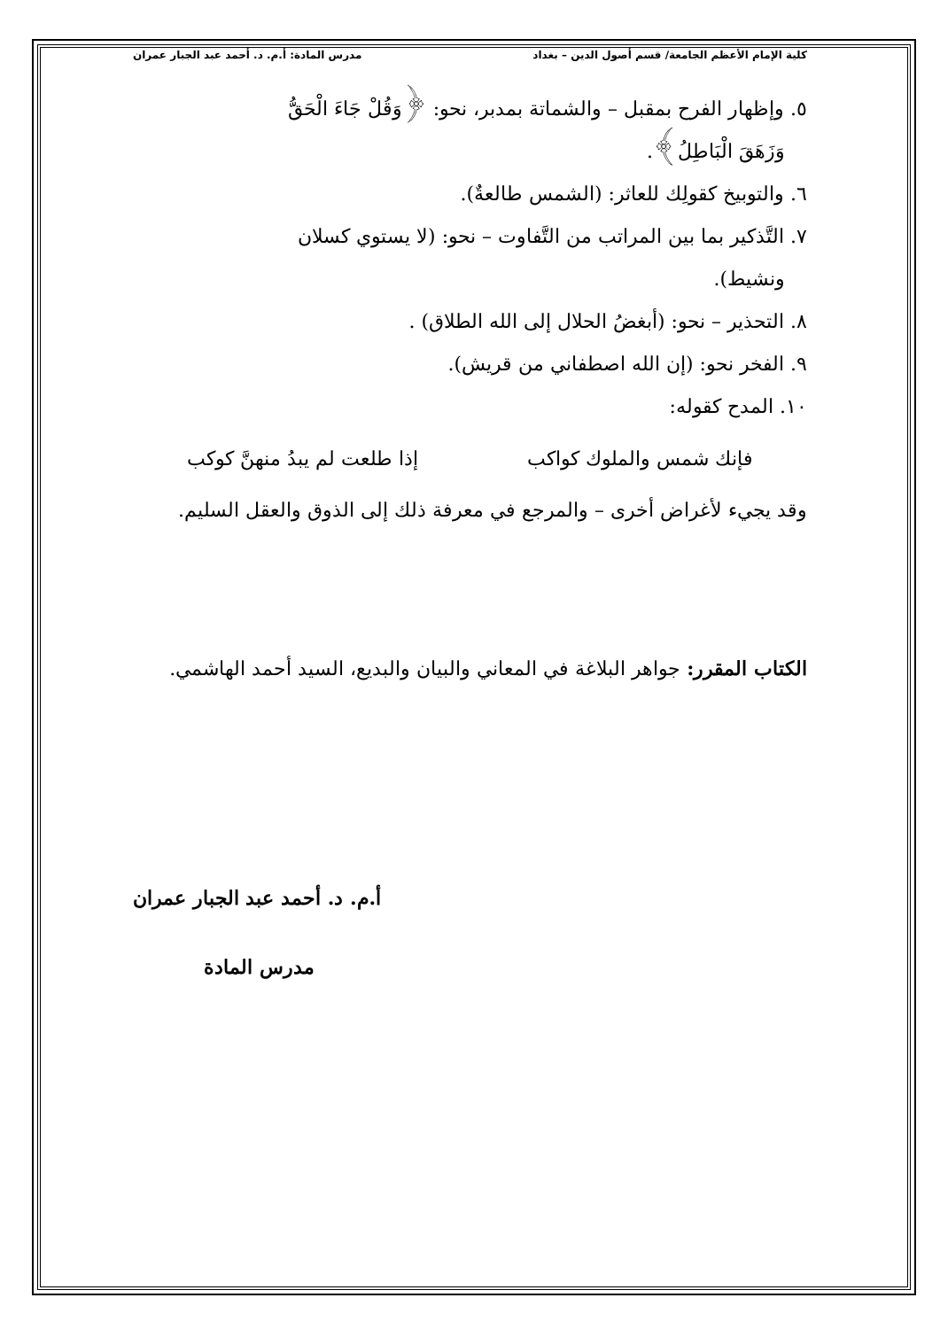كلية الإمام الأعظم الجامعة/ قسم أصول الدين – بغداد مدرس المادة: أ.م. د. أحمد عبد الجبار عمران
٥. وإظهار الفرح بمقبل – والشماتة بمدبر، نحو: ﴿وَقُلْ جَاءَ الْحَقُّ
وَزَهَقَ الْبَاطِلُ﴾.
٦. والتوبيخ كقولِك للعاثر: (الشمس طالعةٌ).
٧. التَّذكير بما بين المراتب من التَّفاوت – نحو: (لا يستوي كسلان
ونشيط).
٨. التحذير – نحو: (أبغضُ الحلال إلى الله الطلاق) .
٩. الفخر نحو: (إن الله اصطفاني من قريش).
١٠. المدح كقوله:
فإنك شمس والملوك كواكب إذا طلعت لم يبدُ منهنَّ كوكب
وقد يجيء لأغراض أخرى – والمرجع في معرفة ذلك إلى الذوق والعقل السليم.
الكتاب المقرر: جواهر البلاغة في المعاني والبيان والبديع، السيد أحمد الهاشمي.
أ.م. د. أحمد عبد الجبار عمران
مدرس المادة